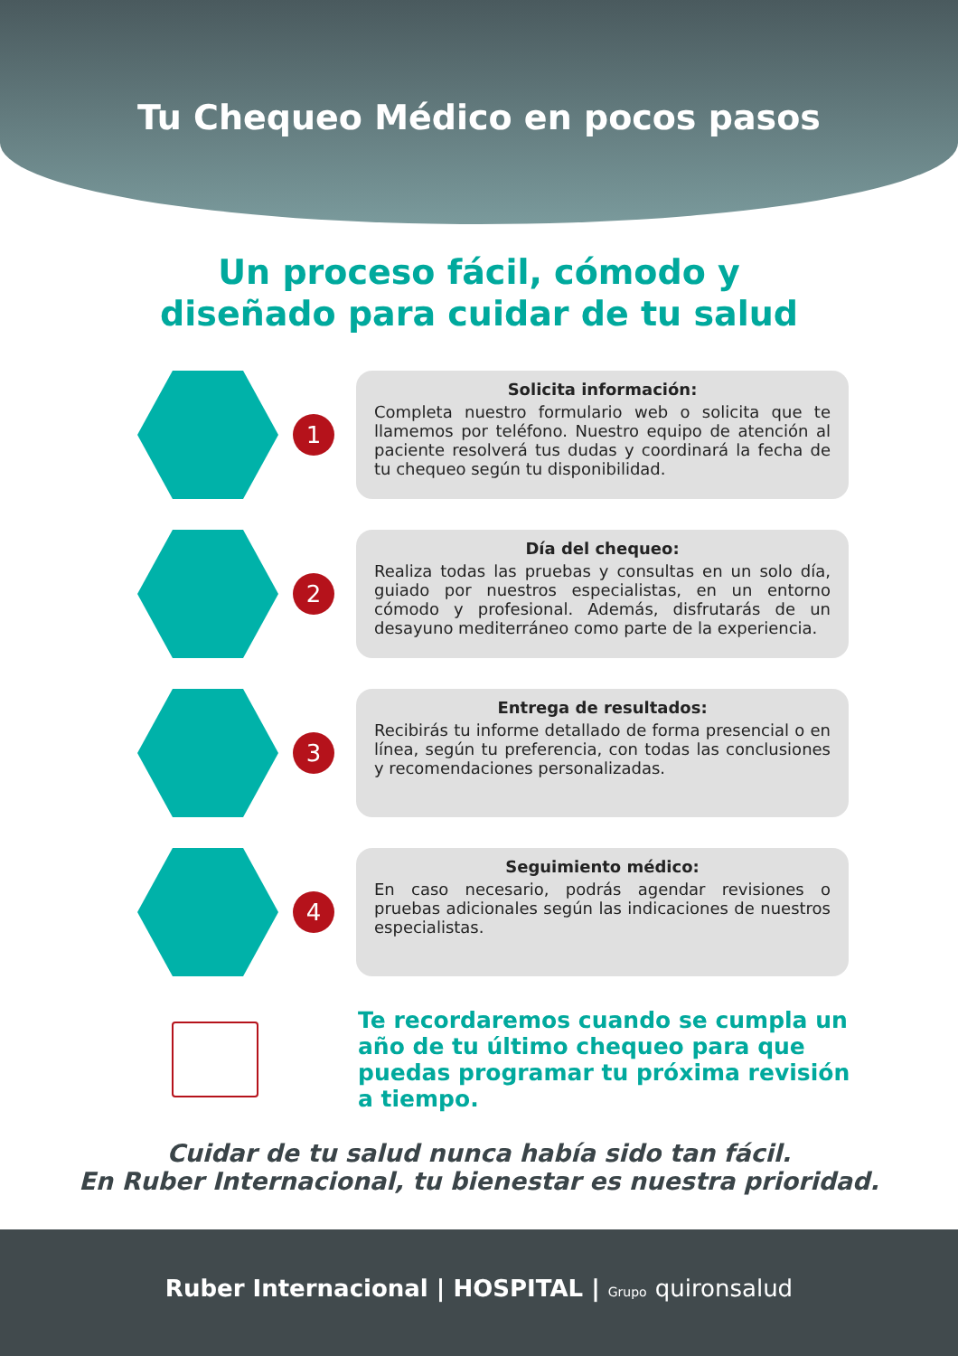Tu Chequeo Médico en pocos pasos
Un proceso fácil, cómodo y
diseñado para cuidar de tu salud
1
Solicita información:
Completa nuestro formulario web o solicita que te llamemos por teléfono. Nuestro equipo de atención al paciente resolverá tus dudas y coordinará la fecha de tu chequeo según tu disponibilidad.
2
Día del chequeo:
Realiza todas las pruebas y consultas en un solo día, guiado por nuestros especialistas, en un entorno cómodo y profesional. Además, disfrutarás de un desayuno mediterráneo como parte de la experiencia.
3
Entrega de resultados:
Recibirás tu informe detallado de forma presencial o en línea, según tu preferencia, con todas las conclusiones y recomendaciones personalizadas.
4
Seguimiento médico:
En caso necesario, podrás agendar revisiones o pruebas adicionales según las indicaciones de nuestros especialistas.
Te recordaremos cuando se cumpla un año de tu último chequeo para que puedas programar tu próxima revisión a tiempo.
Cuidar de tu salud nunca había sido tan fácil.
En Ruber Internacional, tu bienestar es nuestra prioridad.
Ruber Internacional | HOSPITAL | Grupo quironsalud